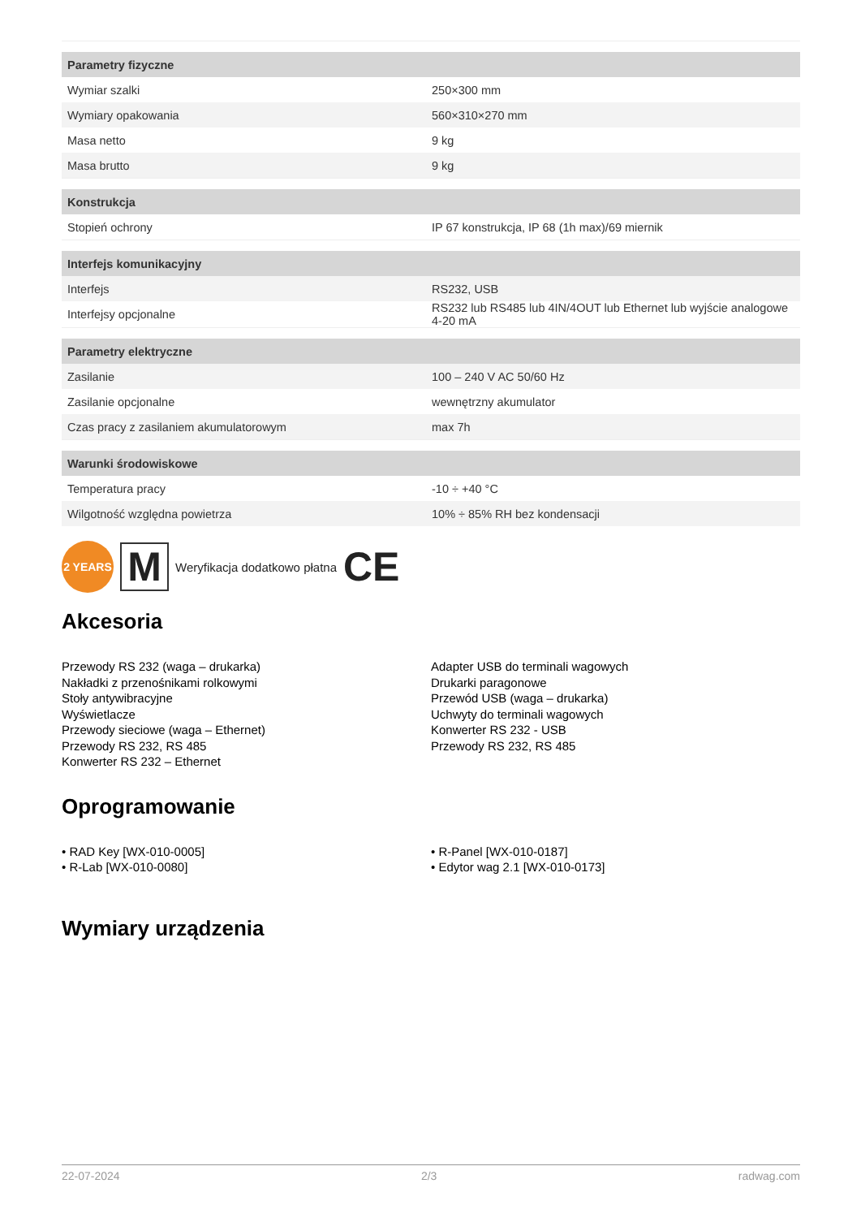| Parametry fizyczne | |
| --- | --- |
| Wymiar szalki | 250×300 mm |
| Wymiary opakowania | 560×310×270 mm |
| Masa netto | 9 kg |
| Masa brutto | 9 kg |
| Konstrukcja | |
| Stopień ochrony | IP 67 konstrukcja, IP 68 (1h max)/69 miernik |
| Interfejs komunikacyjny | |
| Interfejs | RS232, USB |
| Interfejsy opcjonalne | RS232 lub RS485 lub 4IN/4OUT lub Ethernet lub wyjście analogowe 4-20 mA |
| Parametry elektryczne | |
| Zasilanie | 100 – 240 V AC 50/60 Hz |
| Zasilanie opcjonalne | wewnętrzny akumulator |
| Czas pracy z zasilaniem akumulatorowym | max 7h |
| Warunki środowiskowe | |
| Temperatura pracy | -10 ÷ +40 °C |
| Wilgotność względna powietrza | 10% ÷ 85% RH bez kondensacji |
2 YEARS
M
Weryfikacja dodatkowo płatna CE
Akcesoria
Przewody RS 232 (waga – drukarka)
Nakładki z przenośnikami rolkowymi
Stoły antywibracyjne
Wyświetlacze
Przewody sieciowe (waga – Ethernet)
Przewody RS 232, RS 485
Konwerter RS 232 – Ethernet
Adapter USB do terminali wagowych
Drukarki paragonowe
Przewód USB (waga – drukarka)
Uchwyty do terminali wagowych
Konwerter RS 232 - USB
Przewody RS 232, RS 485
Oprogramowanie
• RAD Key [WX-010-0005]
• R-Lab [WX-010-0080]
• R-Panel [WX-010-0187]
• Edytor wag 2.1 [WX-010-0173]
Wymiary urządzenia
22-07-2024 2/3 radwag.com